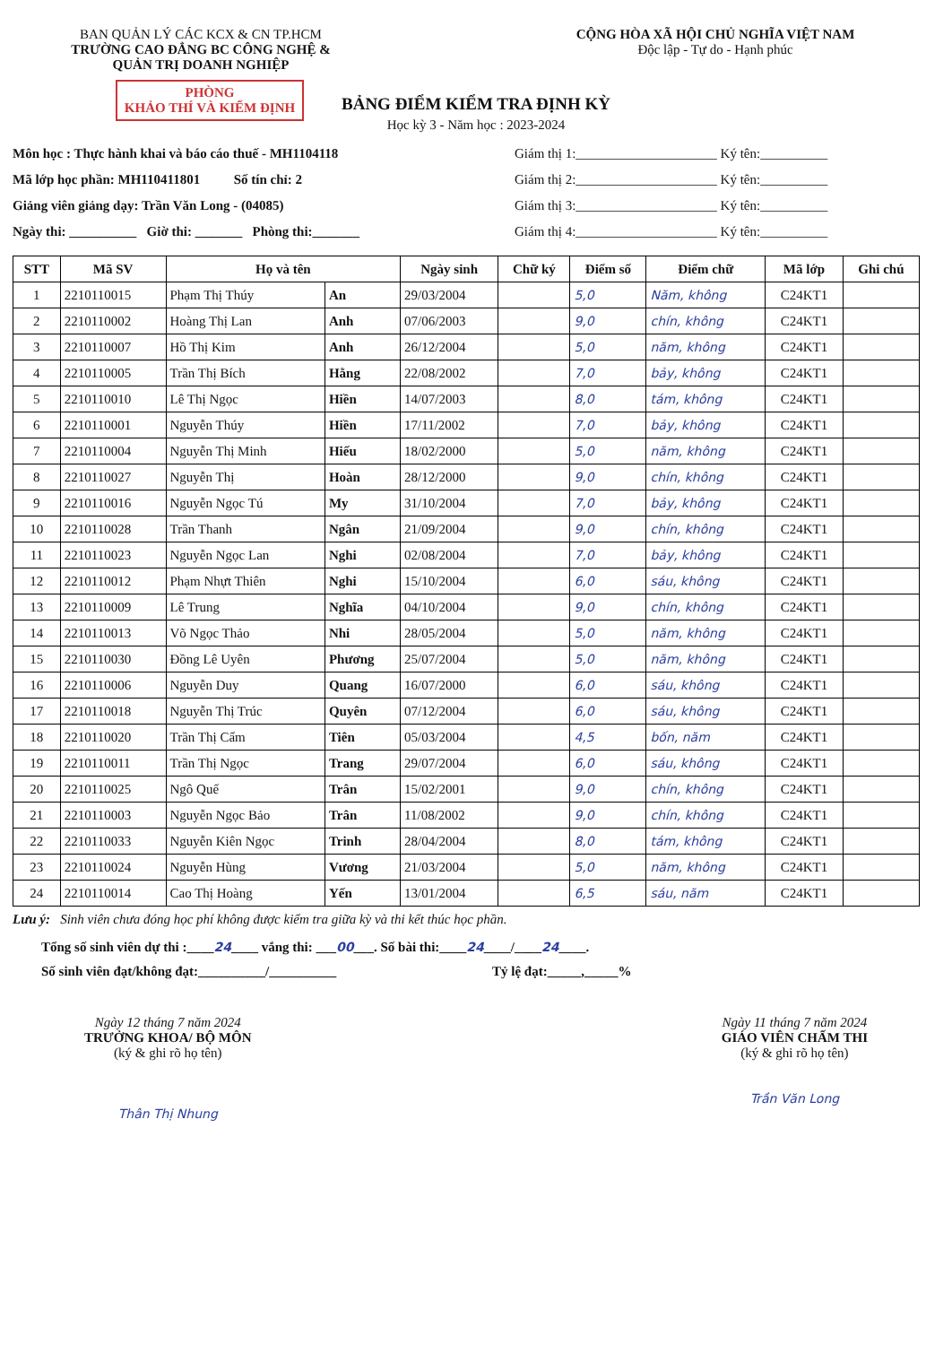BAN QUẢN LÝ CÁC KCX & CN TP.HCM
TRƯỜNG CAO ĐẲNG BC CÔNG NGHỆ &
QUẢN TRỊ DOANH NGHIỆP
PHÒNG
KHẢO THÍ VÀ KIỂM ĐỊNH
CỘNG HÒA XÃ HỘI CHỦ NGHĨA VIỆT NAM
Độc lập - Tự do - Hạnh phúc
BẢNG ĐIỂM KIỂM TRA ĐỊNH KỲ
Học kỳ 3 - Năm học : 2023-2024
Môn học : Thực hành khai và báo cáo thuế - MH1104118
Mã lớp học phần: MH110411801 Số tín chỉ: 2
Giảng viên giảng dạy: Trần Văn Long - (04085)
Ngày thi: __________ Giờ thi: _______ Phòng thi:_______
Giám thị 1:_____________________ Ký tên:__________
Giám thị 2:_____________________ Ký tên:__________
Giám thị 3:_____________________ Ký tên:__________
Giám thị 4:_____________________ Ký tên:__________
| STT | Mã SV | Họ và tên | | Ngày sinh | Chữ ký | Điểm số | Điểm chữ | Mã lớp | Ghi chú |
| --- | --- | --- | --- | --- | --- | --- | --- | --- | --- |
| 1 | 2210110015 | Phạm Thị Thúy | An | 29/03/2004 | | 5,0 | Năm, không | C24KT1 | |
| 2 | 2210110002 | Hoàng Thị Lan | Anh | 07/06/2003 | | 9,0 | chín, không | C24KT1 | |
| 3 | 2210110007 | Hồ Thị Kim | Anh | 26/12/2004 | | 5,0 | năm, không | C24KT1 | |
| 4 | 2210110005 | Trần Thị Bích | Hằng | 22/08/2002 | | 7,0 | bảy, không | C24KT1 | |
| 5 | 2210110010 | Lê Thị Ngọc | Hiền | 14/07/2003 | | 8,0 | tám, không | C24KT1 | |
| 6 | 2210110001 | Nguyễn Thúy | Hiền | 17/11/2002 | | 7,0 | bảy, không | C24KT1 | |
| 7 | 2210110004 | Nguyễn Thị Minh | Hiếu | 18/02/2000 | | 5,0 | năm, không | C24KT1 | |
| 8 | 2210110027 | Nguyễn Thị | Hoàn | 28/12/2000 | | 9,0 | chín, không | C24KT1 | |
| 9 | 2210110016 | Nguyễn Ngọc Tú | My | 31/10/2004 | | 7,0 | bảy, không | C24KT1 | |
| 10 | 2210110028 | Trần Thanh | Ngân | 21/09/2004 | | 9,0 | chín, không | C24KT1 | |
| 11 | 2210110023 | Nguyễn Ngọc Lan | Nghi | 02/08/2004 | | 7,0 | bảy, không | C24KT1 | |
| 12 | 2210110012 | Phạm Nhựt Thiên | Nghi | 15/10/2004 | | 6,0 | sáu, không | C24KT1 | |
| 13 | 2210110009 | Lê Trung | Nghĩa | 04/10/2004 | | 9,0 | chín, không | C24KT1 | |
| 14 | 2210110013 | Võ Ngọc Thảo | Nhi | 28/05/2004 | | 5,0 | năm, không | C24KT1 | |
| 15 | 2210110030 | Đồng Lê Uyên | Phương | 25/07/2004 | | 5,0 | năm, không | C24KT1 | |
| 16 | 2210110006 | Nguyễn Duy | Quang | 16/07/2000 | | 6,0 | sáu, không | C24KT1 | |
| 17 | 2210110018 | Nguyễn Thị Trúc | Quyên | 07/12/2004 | | 6,0 | sáu, không | C24KT1 | |
| 18 | 2210110020 | Trần Thị Cẩm | Tiên | 05/03/2004 | | 4,5 | bốn, năm | C24KT1 | |
| 19 | 2210110011 | Trần Thị Ngọc | Trang | 29/07/2004 | | 6,0 | sáu, không | C24KT1 | |
| 20 | 2210110025 | Ngô Quế | Trân | 15/02/2001 | | 9,0 | chín, không | C24KT1 | |
| 21 | 2210110003 | Nguyễn Ngọc Bảo | Trân | 11/08/2002 | | 9,0 | chín, không | C24KT1 | |
| 22 | 2210110033 | Nguyễn Kiên Ngọc | Trinh | 28/04/2004 | | 8,0 | tám, không | C24KT1 | |
| 23 | 2210110024 | Nguyễn Hùng | Vương | 21/03/2004 | | 5,0 | năm, không | C24KT1 | |
| 24 | 2210110014 | Cao Thị Hoàng | Yến | 13/01/2004 | | 6,5 | sáu, năm | C24KT1 | |
Lưu ý: Sinh viên chưa đóng học phí không được kiểm tra giữa kỳ và thi kết thúc học phần.
Tổng số sinh viên dự thi :____24____ vắng thi: ___00___. Số bài thi:____24____/____24____.
Số sinh viên đạt/không đạt:__________/__________ Tỷ lệ đạt:_____,_____%
Ngày 12 tháng 7 năm 2024
TRƯỞNG KHOA/ BỘ MÔN
(ký & ghi rõ họ tên)
Thân Thị Nhung
Ngày 11 tháng 7 năm 2024
GIÁO VIÊN CHẤM THI
(ký & ghi rõ họ tên)
Trần Văn Long